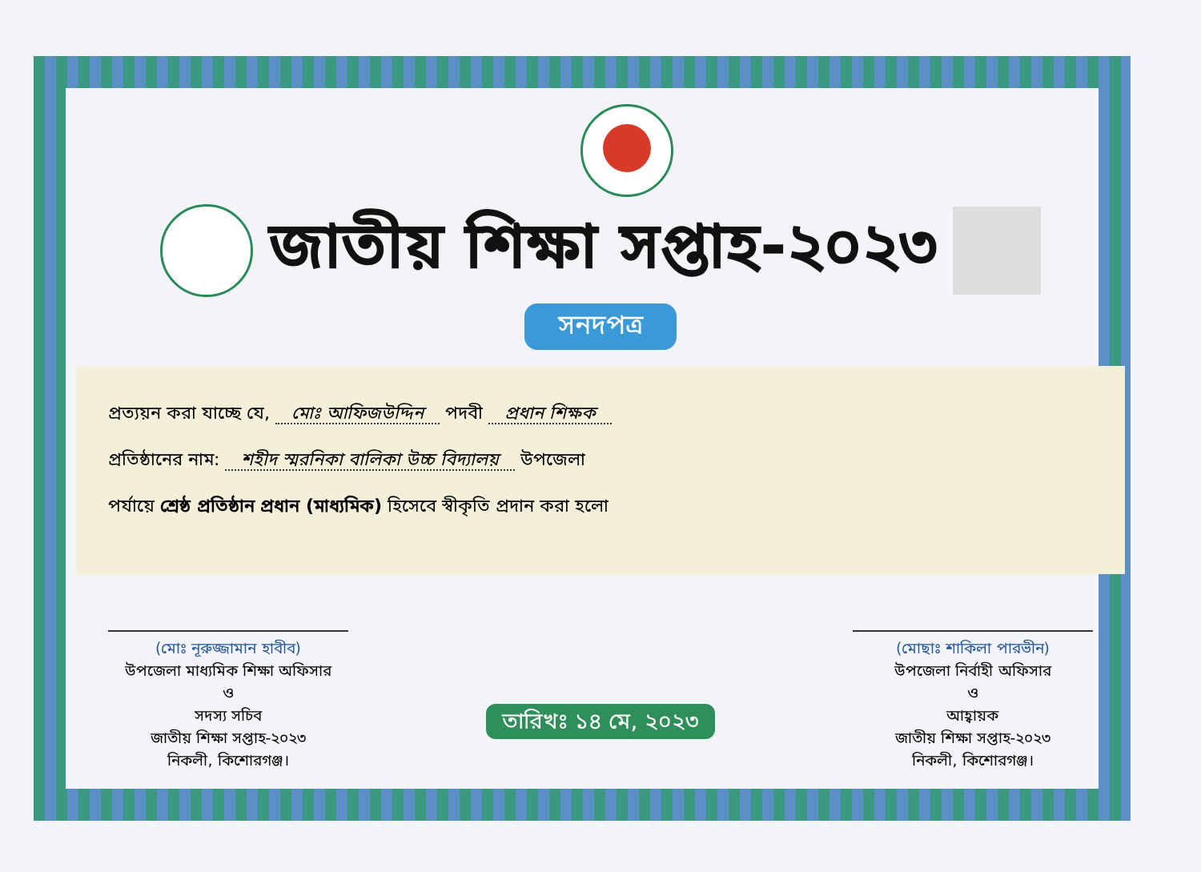জাতীয় শিক্ষা সপ্তাহ-২০২৩
সনদপত্র
প্রত্যয়ন করা যাচ্ছে যে, মোঃ আফিজউদ্দিন পদবী প্রধান শিক্ষক
প্রতিষ্ঠানের নাম: শহীদ স্মরনিকা বালিকা উচ্চ বিদ্যালয় উপজেলা
পর্যায়ে শ্রেষ্ঠ প্রতিষ্ঠান প্রধান (মাধ্যমিক) হিসেবে স্বীকৃতি প্রদান করা হলো
(মোঃ নূরুজ্জামান হাবীব)
উপজেলা মাধ্যমিক শিক্ষা অফিসার
ও
সদস্য সচিব
জাতীয় শিক্ষা সপ্তাহ-২০২৩
নিকলী, কিশোরগঞ্জ।
তারিখঃ ১৪ মে, ২০২৩
(মোছাঃ শাকিলা পারভীন)
উপজেলা নির্বাহী অফিসার
ও
আহ্বায়ক
জাতীয় শিক্ষা সপ্তাহ-২০২৩
নিকলী, কিশোরগঞ্জ।